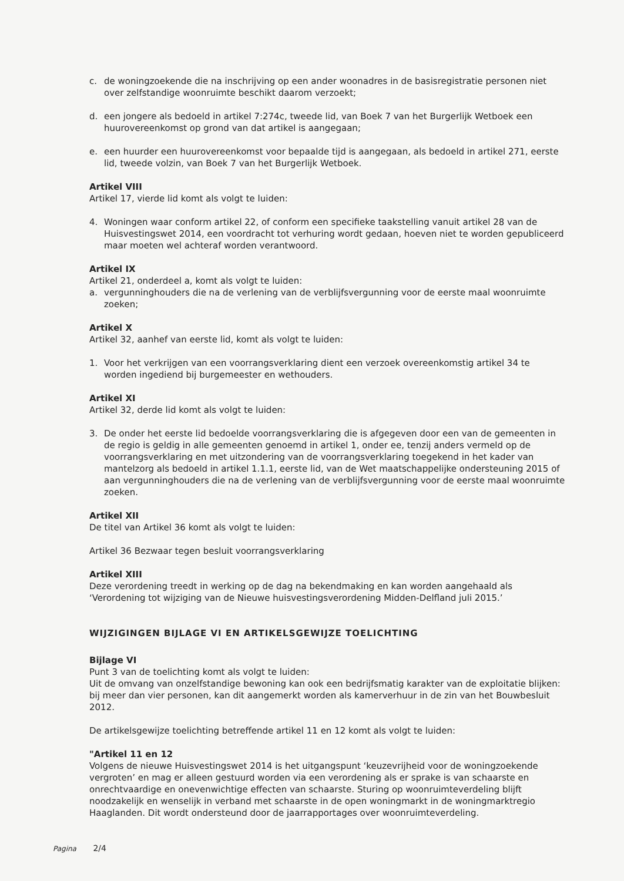c. de woningzoekende die na inschrijving op een ander woonadres in de basisregistratie personen niet over zelfstandige woonruimte beschikt daarom verzoekt;
d. een jongere als bedoeld in artikel 7:274c, tweede lid, van Boek 7 van het Burgerlijk Wetboek een huurovereenkomst op grond van dat artikel is aangegaan;
e. een huurder een huurovereenkomst voor bepaalde tijd is aangegaan, als bedoeld in artikel 271, eerste lid, tweede volzin, van Boek 7 van het Burgerlijk Wetboek.
Artikel VIII
Artikel 17, vierde lid komt als volgt te luiden:
4. Woningen waar conform artikel 22, of conform een specifieke taakstelling vanuit artikel 28 van de Huisvestingswet 2014, een voordracht tot verhuring wordt gedaan, hoeven niet te worden gepubliceerd maar moeten wel achteraf worden verantwoord.
Artikel IX
Artikel 21, onderdeel a, komt als volgt te luiden:
a. vergunninghouders die na de verlening van de verblijfsvergunning voor de eerste maal woonruimte zoeken;
Artikel X
Artikel 32, aanhef van eerste lid, komt als volgt te luiden:
1. Voor het verkrijgen van een voorrangsverklaring dient een verzoek overeenkomstig artikel 34 te worden ingediend bij burgemeester en wethouders.
Artikel XI
Artikel 32, derde lid komt als volgt te luiden:
3. De onder het eerste lid bedoelde voorrangsverklaring die is afgegeven door een van de gemeenten in de regio is geldig in alle gemeenten genoemd in artikel 1, onder ee, tenzij anders vermeld op de voorrangsverklaring en met uitzondering van de voorrangsverklaring toegekend in het kader van mantelzorg als bedoeld in artikel 1.1.1, eerste lid, van de Wet maatschappelijke ondersteuning 2015 of aan vergunninghouders die na de verlening van de verblijfsvergunning voor de eerste maal woonruimte zoeken.
Artikel XII
De titel van Artikel 36 komt als volgt te luiden:
Artikel 36 Bezwaar tegen besluit voorrangsverklaring
Artikel XIII
Deze verordening treedt in werking op de dag na bekendmaking en kan worden aangehaald als ‘Verordening tot wijziging van de Nieuwe huisvestingsverordening Midden-Delfland juli 2015.’
WIJZIGINGEN BIJLAGE VI EN ARTIKELSGEWIJZE TOELICHTING
Bijlage VI
Punt 3 van de toelichting komt als volgt te luiden:
Uit de omvang van onzelfstandige bewoning kan ook een bedrijfsmatig karakter van de exploitatie blijken: bij meer dan vier personen, kan dit aangemerkt worden als kamerverhuur in de zin van het Bouwbesluit 2012.
De artikelsgewijze toelichting betreffende artikel 11 en 12 komt als volgt te luiden:
"Artikel 11 en 12
Volgens de nieuwe Huisvestingswet 2014 is het uitgangspunt ‘keuzevrijheid voor de woningzoekende vergroten’ en mag er alleen gestuurd worden via een verordening als er sprake is van schaarste en onrechtvaardige en onevenwichtige effecten van schaarste. Sturing op woonruimteverdeling blijft noodzakelijk en wenselijk in verband met schaarste in de open woningmarkt in de woningmarktregio Haaglanden. Dit wordt ondersteund door de jaarrapportages over woonruimteverdeling.
Pagina 2/4